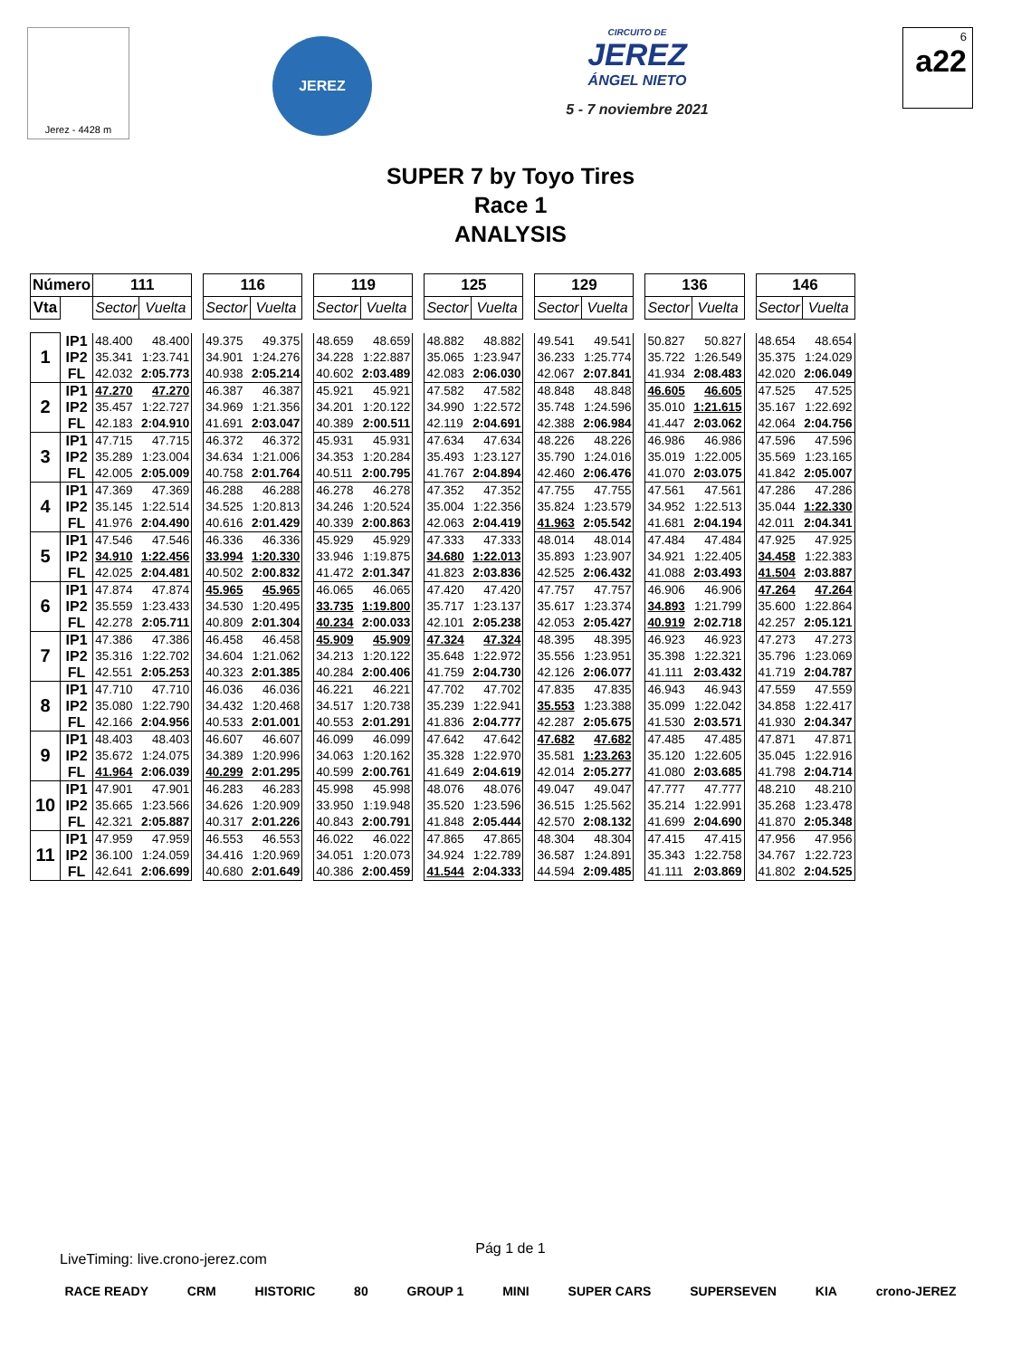Jerez - 4428 m
JEREZ
CIRCUITO DE
JEREZ
ÁNGEL NIETO
5 - 7 noviembre 2021
6
a22
SUPER 7 by Toyo Tires
Race 1
ANALYSIS
| Número | | 111 | | | 116 | | | 119 | | | 125 | | | 129 | | | 136 | | | 146 | |
| Vta | | Sector | Vuelta | | Sector | Vuelta | | Sector | Vuelta | | Sector | Vuelta | | Sector | Vuelta | | Sector | Vuelta | | Sector | Vuelta |
| 1 | IP1 | 48.400 | 48.400 | | 49.375 | 49.375 | | 48.659 | 48.659 | | 48.882 | 48.882 | | 49.541 | 49.541 | | 50.827 | 50.827 | | 48.654 | 48.654 |
| | IP2 | 35.341 | 1:23.741 | | 34.901 | 1:24.276 | | 34.228 | 1:22.887 | | 35.065 | 1:23.947 | | 36.233 | 1:25.774 | | 35.722 | 1:26.549 | | 35.375 | 1:24.029 |
| | FL | 42.032 | 2:05.773 | | 40.938 | 2:05.214 | | 40.602 | 2:03.489 | | 42.083 | 2:06.030 | | 42.067 | 2:07.841 | | 41.934 | 2:08.483 | | 42.020 | 2:06.049 |
| 2 | IP1 | 47.270 | 47.270 | | 46.387 | 46.387 | | 45.921 | 45.921 | | 47.582 | 47.582 | | 48.848 | 48.848 | | 46.605 | 46.605 | | 47.525 | 47.525 |
| | IP2 | 35.457 | 1:22.727 | | 34.969 | 1:21.356 | | 34.201 | 1:20.122 | | 34.990 | 1:22.572 | | 35.748 | 1:24.596 | | 35.010 | 1:21.615 | | 35.167 | 1:22.692 |
| | FL | 42.183 | 2:04.910 | | 41.691 | 2:03.047 | | 40.389 | 2:00.511 | | 42.119 | 2:04.691 | | 42.388 | 2:06.984 | | 41.447 | 2:03.062 | | 42.064 | 2:04.756 |
| 3 | IP1 | 47.715 | 47.715 | | 46.372 | 46.372 | | 45.931 | 45.931 | | 47.634 | 47.634 | | 48.226 | 48.226 | | 46.986 | 46.986 | | 47.596 | 47.596 |
| | IP2 | 35.289 | 1:23.004 | | 34.634 | 1:21.006 | | 34.353 | 1:20.284 | | 35.493 | 1:23.127 | | 35.790 | 1:24.016 | | 35.019 | 1:22.005 | | 35.569 | 1:23.165 |
| | FL | 42.005 | 2:05.009 | | 40.758 | 2:01.764 | | 40.511 | 2:00.795 | | 41.767 | 2:04.894 | | 42.460 | 2:06.476 | | 41.070 | 2:03.075 | | 41.842 | 2:05.007 |
| 4 | IP1 | 47.369 | 47.369 | | 46.288 | 46.288 | | 46.278 | 46.278 | | 47.352 | 47.352 | | 47.755 | 47.755 | | 47.561 | 47.561 | | 47.286 | 47.286 |
| | IP2 | 35.145 | 1:22.514 | | 34.525 | 1:20.813 | | 34.246 | 1:20.524 | | 35.004 | 1:22.356 | | 35.824 | 1:23.579 | | 34.952 | 1:22.513 | | 35.044 | 1:22.330 |
| | FL | 41.976 | 2:04.490 | | 40.616 | 2:01.429 | | 40.339 | 2:00.863 | | 42.063 | 2:04.419 | | 41.963 | 2:05.542 | | 41.681 | 2:04.194 | | 42.011 | 2:04.341 |
| 5 | IP1 | 47.546 | 47.546 | | 46.336 | 46.336 | | 45.929 | 45.929 | | 47.333 | 47.333 | | 48.014 | 48.014 | | 47.484 | 47.484 | | 47.925 | 47.925 |
| | IP2 | 34.910 | 1:22.456 | | 33.994 | 1:20.330 | | 33.946 | 1:19.875 | | 34.680 | 1:22.013 | | 35.893 | 1:23.907 | | 34.921 | 1:22.405 | | 34.458 | 1:22.383 |
| | FL | 42.025 | 2:04.481 | | 40.502 | 2:00.832 | | 41.472 | 2:01.347 | | 41.823 | 2:03.836 | | 42.525 | 2:06.432 | | 41.088 | 2:03.493 | | 41.504 | 2:03.887 |
| 6 | IP1 | 47.874 | 47.874 | | 45.965 | 45.965 | | 46.065 | 46.065 | | 47.420 | 47.420 | | 47.757 | 47.757 | | 46.906 | 46.906 | | 47.264 | 47.264 |
| | IP2 | 35.559 | 1:23.433 | | 34.530 | 1:20.495 | | 33.735 | 1:19.800 | | 35.717 | 1:23.137 | | 35.617 | 1:23.374 | | 34.893 | 1:21.799 | | 35.600 | 1:22.864 |
| | FL | 42.278 | 2:05.711 | | 40.809 | 2:01.304 | | 40.234 | 2:00.033 | | 42.101 | 2:05.238 | | 42.053 | 2:05.427 | | 40.919 | 2:02.718 | | 42.257 | 2:05.121 |
| 7 | IP1 | 47.386 | 47.386 | | 46.458 | 46.458 | | 45.909 | 45.909 | | 47.324 | 47.324 | | 48.395 | 48.395 | | 46.923 | 46.923 | | 47.273 | 47.273 |
| | IP2 | 35.316 | 1:22.702 | | 34.604 | 1:21.062 | | 34.213 | 1:20.122 | | 35.648 | 1:22.972 | | 35.556 | 1:23.951 | | 35.398 | 1:22.321 | | 35.796 | 1:23.069 |
| | FL | 42.551 | 2:05.253 | | 40.323 | 2:01.385 | | 40.284 | 2:00.406 | | 41.759 | 2:04.730 | | 42.126 | 2:06.077 | | 41.111 | 2:03.432 | | 41.719 | 2:04.787 |
| 8 | IP1 | 47.710 | 47.710 | | 46.036 | 46.036 | | 46.221 | 46.221 | | 47.702 | 47.702 | | 47.835 | 47.835 | | 46.943 | 46.943 | | 47.559 | 47.559 |
| | IP2 | 35.080 | 1:22.790 | | 34.432 | 1:20.468 | | 34.517 | 1:20.738 | | 35.239 | 1:22.941 | | 35.553 | 1:23.388 | | 35.099 | 1:22.042 | | 34.858 | 1:22.417 |
| | FL | 42.166 | 2:04.956 | | 40.533 | 2:01.001 | | 40.553 | 2:01.291 | | 41.836 | 2:04.777 | | 42.287 | 2:05.675 | | 41.530 | 2:03.571 | | 41.930 | 2:04.347 |
| 9 | IP1 | 48.403 | 48.403 | | 46.607 | 46.607 | | 46.099 | 46.099 | | 47.642 | 47.642 | | 47.682 | 47.682 | | 47.485 | 47.485 | | 47.871 | 47.871 |
| | IP2 | 35.672 | 1:24.075 | | 34.389 | 1:20.996 | | 34.063 | 1:20.162 | | 35.328 | 1:22.970 | | 35.581 | 1:23.263 | | 35.120 | 1:22.605 | | 35.045 | 1:22.916 |
| | FL | 41.964 | 2:06.039 | | 40.299 | 2:01.295 | | 40.599 | 2:00.761 | | 41.649 | 2:04.619 | | 42.014 | 2:05.277 | | 41.080 | 2:03.685 | | 41.798 | 2:04.714 |
| 10 | IP1 | 47.901 | 47.901 | | 46.283 | 46.283 | | 45.998 | 45.998 | | 48.076 | 48.076 | | 49.047 | 49.047 | | 47.777 | 47.777 | | 48.210 | 48.210 |
| | IP2 | 35.665 | 1:23.566 | | 34.626 | 1:20.909 | | 33.950 | 1:19.948 | | 35.520 | 1:23.596 | | 36.515 | 1:25.562 | | 35.214 | 1:22.991 | | 35.268 | 1:23.478 |
| | FL | 42.321 | 2:05.887 | | 40.317 | 2:01.226 | | 40.843 | 2:00.791 | | 41.848 | 2:05.444 | | 42.570 | 2:08.132 | | 41.699 | 2:04.690 | | 41.870 | 2:05.348 |
| 11 | IP1 | 47.959 | 47.959 | | 46.553 | 46.553 | | 46.022 | 46.022 | | 47.865 | 47.865 | | 48.304 | 48.304 | | 47.415 | 47.415 | | 47.956 | 47.956 |
| | IP2 | 36.100 | 1:24.059 | | 34.416 | 1:20.969 | | 34.051 | 1:20.073 | | 34.924 | 1:22.789 | | 36.587 | 1:24.891 | | 35.343 | 1:22.758 | | 34.767 | 1:22.723 |
| | FL | 42.641 | 2:06.699 | | 40.680 | 2:01.649 | | 40.386 | 2:00.459 | | 41.544 | 2:04.333 | | 44.594 | 2:09.485 | | 41.111 | 2:03.869 | | 41.802 | 2:04.525 |
Pág 1 de 1
LiveTiming: live.crono-jerez.com
RACE READY CRM HISTORIC 80 GROUP 1 MINI SUPER CARS SUPERSEVEN KIA crono-JEREZ